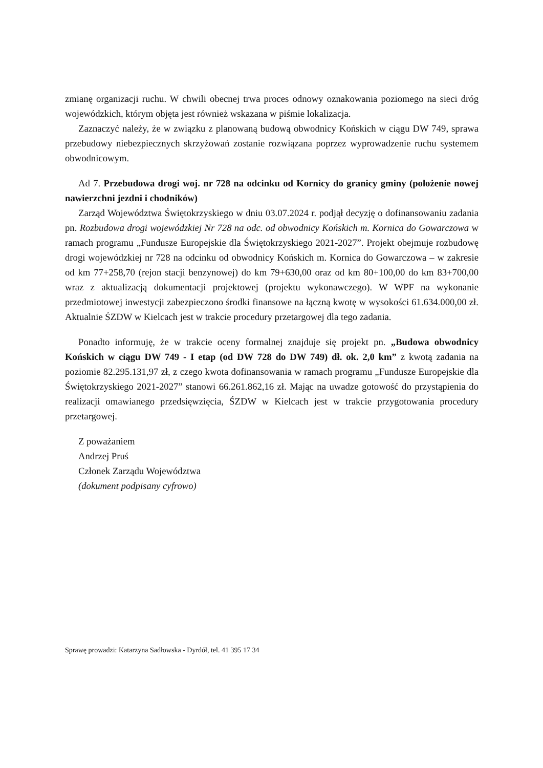zmianę organizacji ruchu. W chwili obecnej trwa proces odnowy oznakowania poziomego na sieci dróg wojewódzkich, którym objęta jest również wskazana w piśmie lokalizacja.
Zaznaczyć należy, że w związku z planowaną budową obwodnicy Końskich w ciągu DW 749, sprawa przebudowy niebezpiecznych skrzyżowań zostanie rozwiązana poprzez wyprowadzenie ruchu systemem obwodnicowym.
Ad 7. Przebudowa drogi woj. nr 728 na odcinku od Kornicy do granicy gminy (położenie nowej nawierzchni jezdni i chodników)
Zarząd Województwa Świętokrzyskiego w dniu 03.07.2024 r. podjął decyzję o dofinansowaniu zadania pn. Rozbudowa drogi wojewódzkiej Nr 728 na odc. od obwodnicy Końskich m. Kornica do Gowarczowa w ramach programu „Fundusze Europejskie dla Świętokrzyskiego 2021-2027”. Projekt obejmuje rozbudowę drogi wojewódzkiej nr 728 na odcinku od obwodnicy Końskich m. Kornica do Gowarczowa – w zakresie od km 77+258,70 (rejon stacji benzynowej) do km 79+630,00 oraz od km 80+100,00 do km 83+700,00 wraz z aktualizacją dokumentacji projektowej (projektu wykonawczego). W WPF na wykonanie przedmiotowej inwestycji zabezpieczono środki finansowe na łączną kwotę w wysokości 61.634.000,00 zł. Aktualnie ŚZDW w Kielcach jest w trakcie procedury przetargowej dla tego zadania.
Ponadto informuję, że w trakcie oceny formalnej znajduje się projekt pn. „Budowa obwodnicy Końskich w ciągu DW 749 - I etap (od DW 728 do DW 749) dł. ok. 2,0 km” z kwotą zadania na poziomie 82.295.131,97 zł, z czego kwota dofinansowania w ramach programu „Fundusze Europejskie dla Świętokrzyskiego 2021-2027” stanowi 66.261.862,16 zł. Mając na uwadze gotowość do przystąpienia do realizacji omawianego przedsięwzięcia, ŚZDW w Kielcach jest w trakcie przygotowania procedury przetargowej.
Z poważaniem
Andrzej Pruś
Członek Zarządu Województwa
(dokument podpisany cyfrowo)
Sprawę prowadzi: Katarzyna Sadłowska - Dyrdół, tel. 41 395 17 34